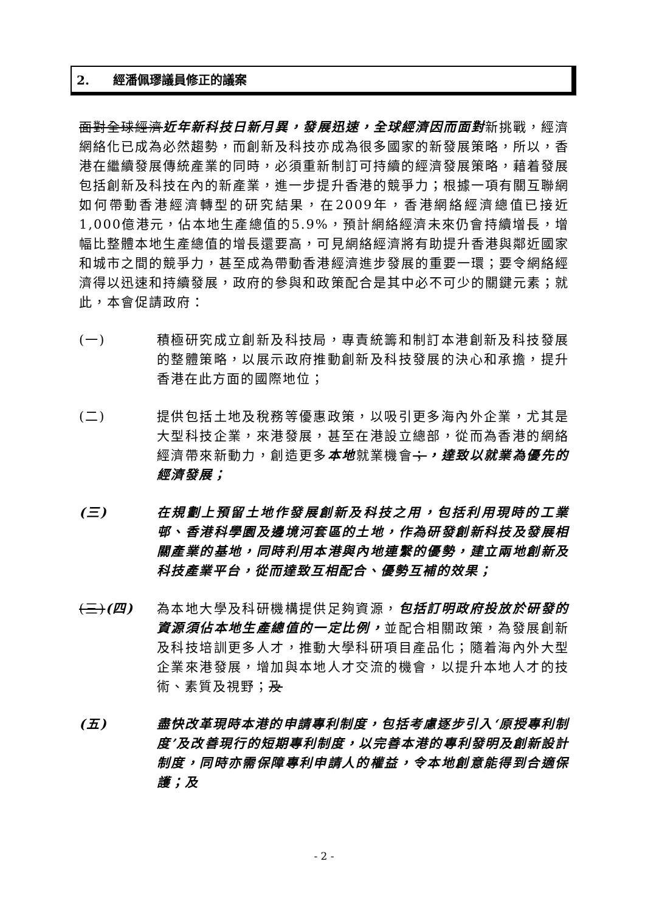2. 經潘佩璆議員修正的議案
面對全球經濟近年新科技日新月異，發展迅速，全球經濟因而面對新挑戰，經濟網絡化已成為必然趨勢，而創新及科技亦成為很多國家的新發展策略，所以，香港在繼續發展傳統產業的同時，必須重新制訂可持續的經濟發展策略，藉着發展包括創新及科技在內的新產業，進一步提升香港的競爭力；根據一項有關互聯網如何帶動香港經濟轉型的研究結果，在2009年，香港網絡經濟總值已接近1,000億港元，佔本地生產總值的5.9%，預計網絡經濟未來仍會持續增長，增幅比整體本地生產總值的增長還要高，可見網絡經濟將有助提升香港與鄰近國家和城市之間的競爭力，甚至成為帶動香港經濟進步發展的重要一環；要令網絡經濟得以迅速和持續發展，政府的參與和政策配合是其中必不可少的關鍵元素；就此，本會促請政府：
(一) 積極研究成立創新及科技局，專責統籌和制訂本港創新及科技發展的整體策略，以展示政府推動創新及科技發展的決心和承擔，提升香港在此方面的國際地位；
(二) 提供包括土地及稅務等優惠政策，以吸引更多海內外企業，尤其是大型科技企業，來港發展，甚至在港設立總部，從而為香港的網絡經濟帶來新動力，創造更多本地就業機會；，達致以就業為優先的經濟發展；
(三) 在規劃上預留土地作發展創新及科技之用，包括利用現時的工業邨、香港科學園及邊境河套區的土地，作為研發創新科技及發展相關產業的基地，同時利用本港與內地連繫的優勢，建立兩地創新及科技產業平台，從而達致互相配合、優勢互補的效果；
(三)(四) 為本地大學及科研機構提供足夠資源，包括訂明政府投放於研發的資源須佔本地生產總值的一定比例，並配合相關政策，為發展創新及科技培訓更多人才，推動大學科研項目產品化；隨着海內外大型企業來港發展，增加與本地人才交流的機會，以提升本地人才的技術、素質及視野；及
(五) 盡快改革現時本港的申請專利制度，包括考慮逐步引入‘原授專利制度’及改善現行的短期專利制度，以完善本港的專利發明及創新設計制度，同時亦需保障專利申請人的權益，令本地創意能得到合適保護；及
- 2 -